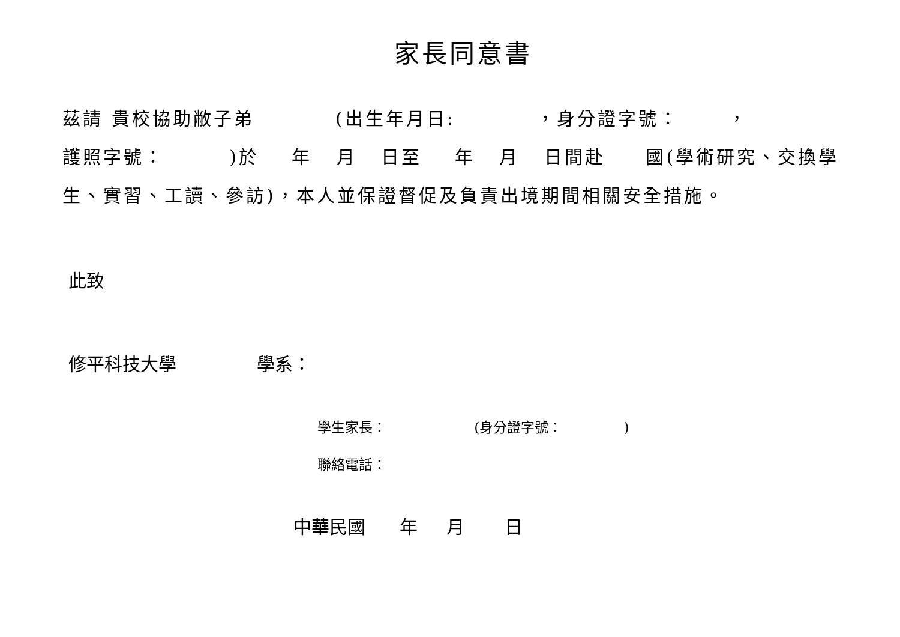家長同意書
茲請 貴校協助敝子弟 (出生年月日: ，身分證字號： ，
護照字號： )於 年 月 日至 年 月 日間赴 國(學術研究、交換學生、實習、工讀、參訪)，本人並保證督促及負責出境期間相關安全措施。
此致
修平科技大學 學系：
學生家長： (身分證字號： )
聯絡電話：
中華民國 年 月 日